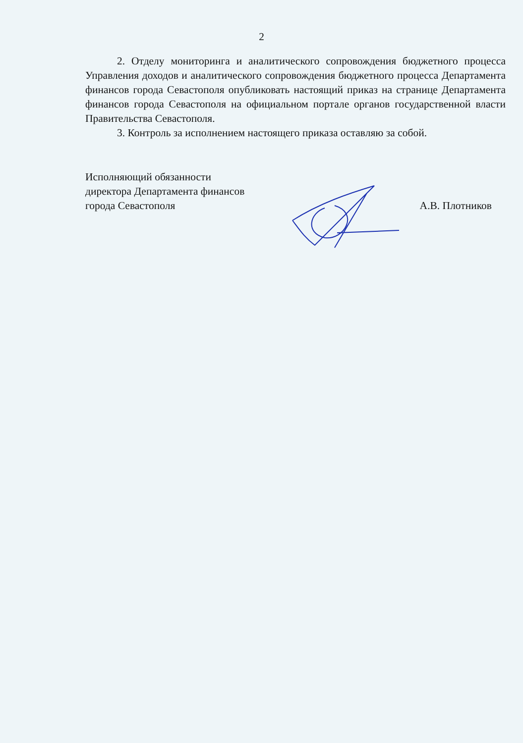2
2. Отделу мониторинга и аналитического сопровождения бюджетного процесса Управления доходов и аналитического сопровождения бюджетного процесса Департамента финансов города Севастополя опубликовать настоящий приказ на странице Департамента финансов города Севастополя на официальном портале органов государственной власти Правительства Севастополя.
3. Контроль за исполнением настоящего приказа оставляю за собой.
Исполняющий обязанности
директора Департамента финансов
города Севастополя
А.В. Плотников